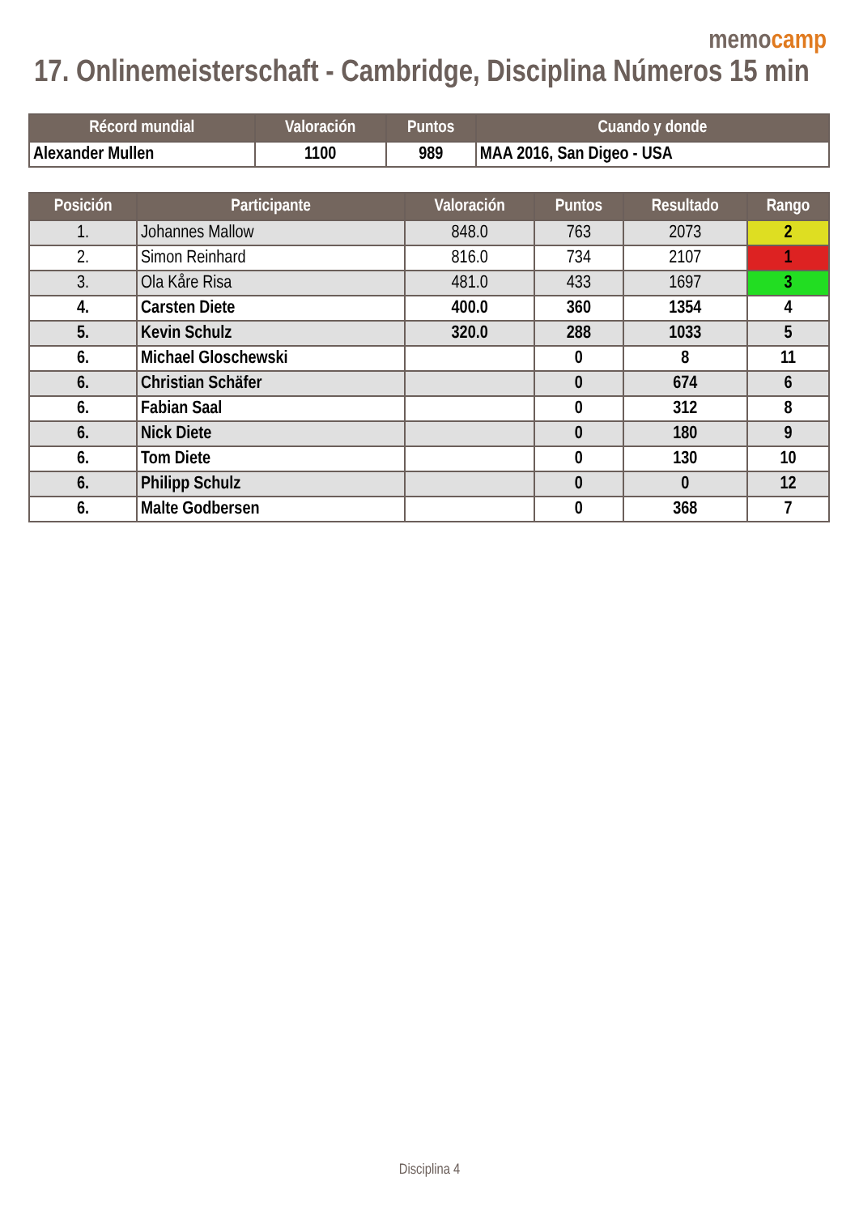memocamp
17. Onlinemeisterschaft - Cambridge, Disciplina Números 15 min
| Récord mundial | Valoración | Puntos | Cuando y donde |
| --- | --- | --- | --- |
| Alexander Mullen | 1100 | 989 | MAA 2016, San Digeo - USA |
| Posición | Participante | Valoración | Puntos | Resultado | Rango |
| --- | --- | --- | --- | --- | --- |
| 1. | Johannes Mallow | 848.0 | 763 | 2073 | 2 |
| 2. | Simon Reinhard | 816.0 | 734 | 2107 | 1 |
| 3. | Ola Kåre Risa | 481.0 | 433 | 1697 | 3 |
| 4. | Carsten Diete | 400.0 | 360 | 1354 | 4 |
| 5. | Kevin Schulz | 320.0 | 288 | 1033 | 5 |
| 6. | Michael Gloschewski | | 0 | 8 | 11 |
| 6. | Christian Schäfer | | 0 | 674 | 6 |
| 6. | Fabian Saal | | 0 | 312 | 8 |
| 6. | Nick Diete | | 0 | 180 | 9 |
| 6. | Tom Diete | | 0 | 130 | 10 |
| 6. | Philipp Schulz | | 0 | 0 | 12 |
| 6. | Malte Godbersen | | 0 | 368 | 7 |
Disciplina 4